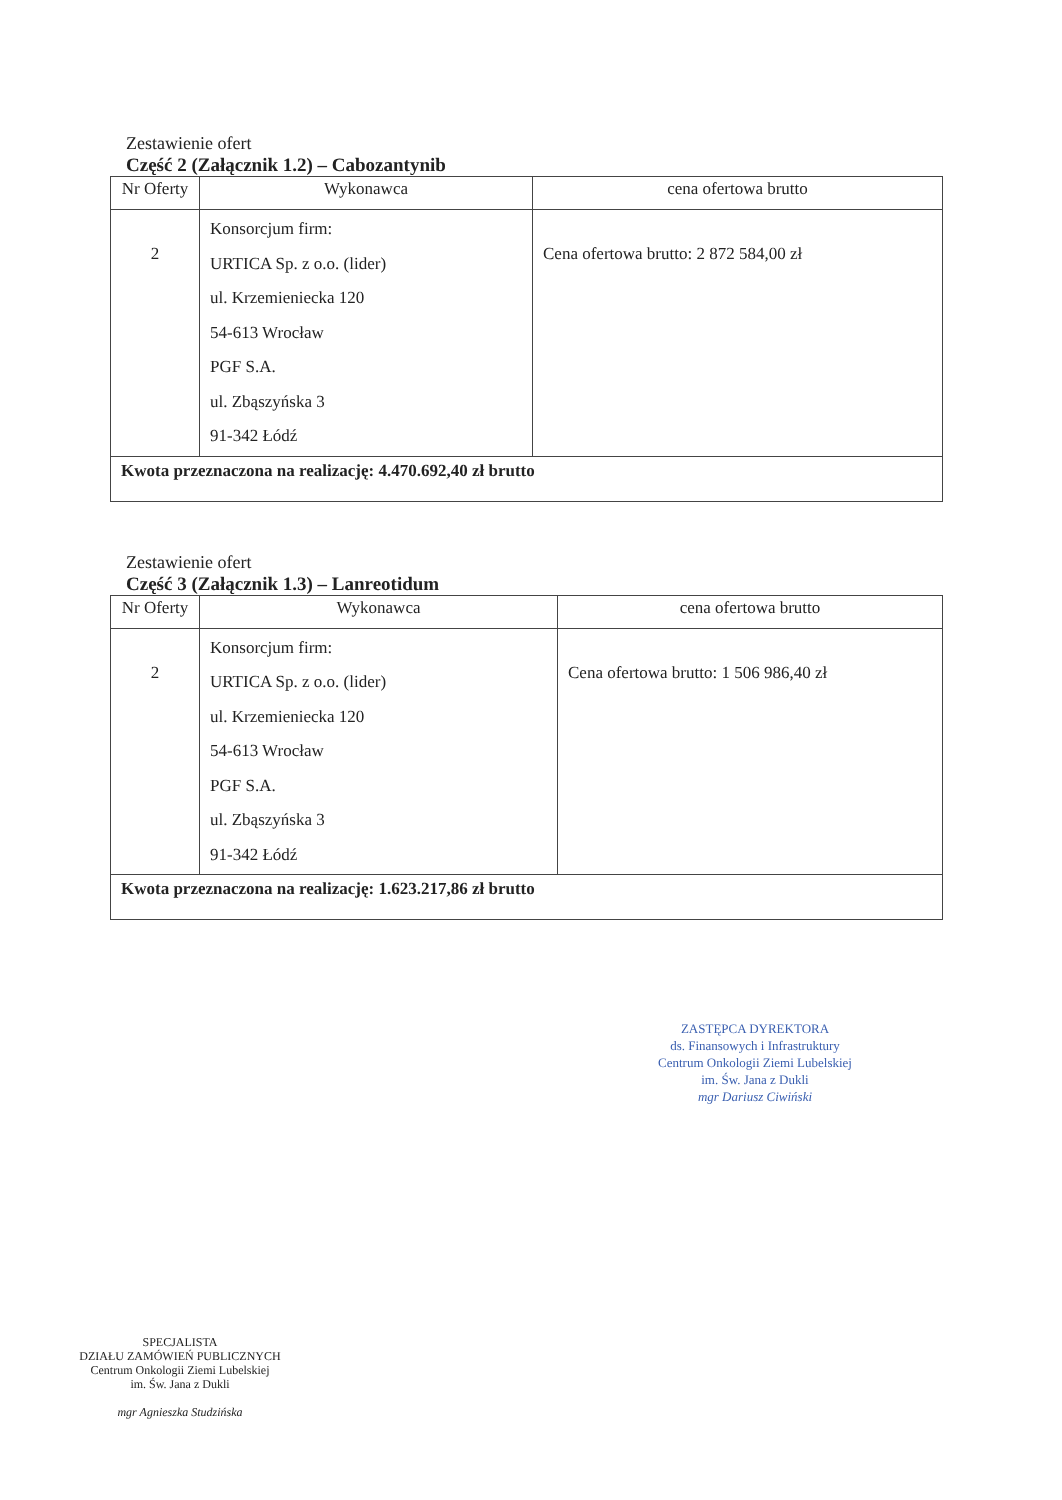Zestawienie ofert
Część 2 (Załącznik 1.2) – Cabozantynib
| Nr Oferty | Wykonawca | cena ofertowa brutto |
| --- | --- | --- |
| 2 | Konsorcjum firm: URTICA Sp. z o.o. (lider) ul. Krzemieniecka 120 54-613 Wrocław PGF S.A. ul. Zbąszyńska 3 91-342 Łódź | Cena ofertowa brutto: 2 872 584,00 zł |
| Kwota przeznaczona na realizację: 4.470.692,40 zł brutto | | |
Zestawienie ofert
Część 3 (Załącznik 1.3) – Lanreotidum
| Nr Oferty | Wykonawca | cena ofertowa brutto |
| --- | --- | --- |
| 2 | Konsorcjum firm: URTICA Sp. z o.o. (lider) ul. Krzemieniecka 120 54-613 Wrocław PGF S.A. ul. Zbąszyńska 3 91-342 Łódź | Cena ofertowa brutto: 1 506 986,40 zł |
| Kwota przeznaczona na realizację: 1.623.217,86 zł brutto | | |
ZASTĘPCA DYREKTORA
ds. Finansowych i Infrastruktury
Centrum Onkologii Ziemi Lubelskiej
im. Św. Jana z Dukli
mgr Dariusz Ciwiński
SPECJALISTA
DZIAŁU ZAMÓWIEŃ PUBLICZNYCH
Centrum Onkologii Ziemi Lubelskiej
im. Św. Jana z Dukli
mgr Agnieszka Studzińska